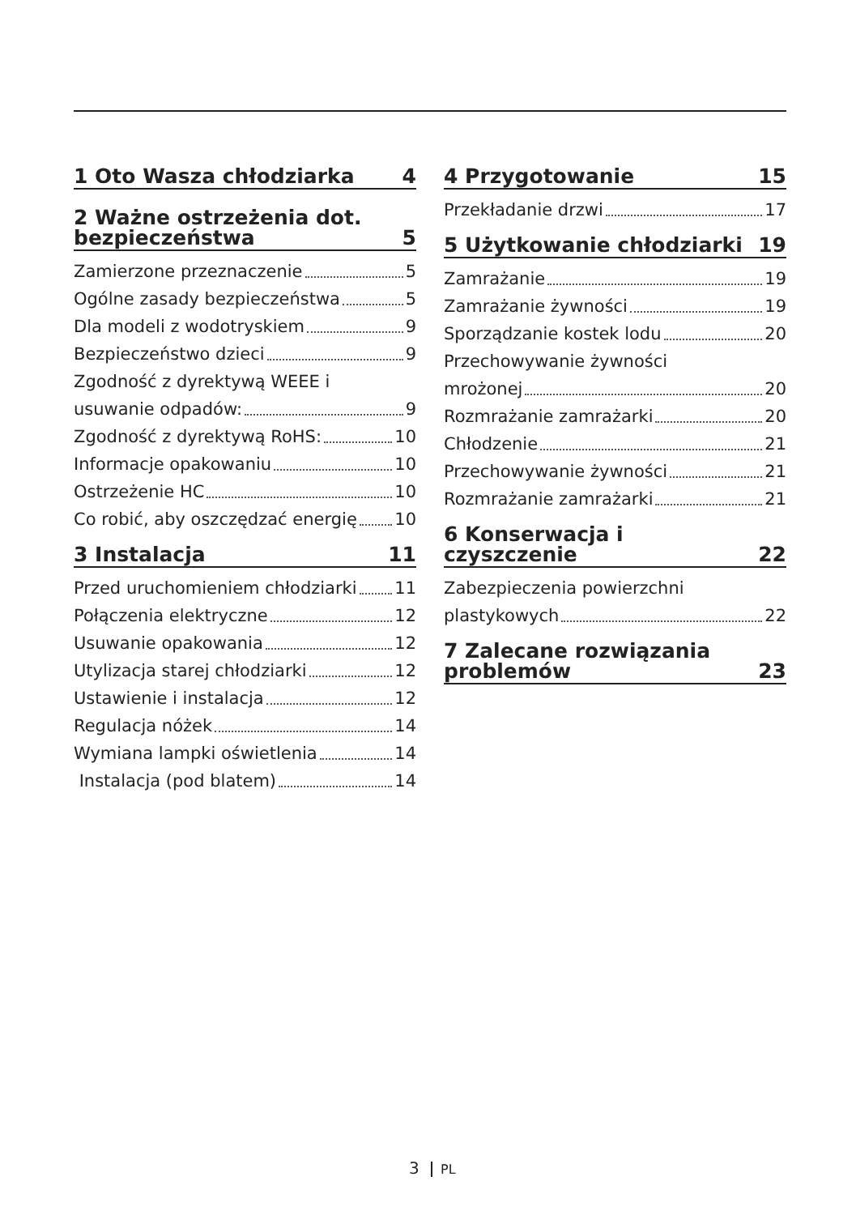1 Oto Wasza chłodziarka 4
2 Ważne ostrzeżenia dot.
bezpieczeństwa 5
Zamierzone przeznaczenie 5
Ogólne zasady bezpieczeństwa 5
Dla modeli z wodotryskiem 9
Bezpieczeństwo dzieci 9
Zgodność z dyrektywą WEEE i
usuwanie odpadów: 9
Zgodność z dyrektywą RoHS: 10
Informacje opakowaniu 10
Ostrzeżenie HC 10
Co robić, aby oszczędzać energię 10
3 Instalacja 11
Przed uruchomieniem chłodziarki 11
Połączenia elektryczne 12
Usuwanie opakowania 12
Utylizacja starej chłodziarki 12
Ustawienie i instalacja 12
Regulacja nóżek 14
Wymiana lampki oświetlenia 14
Instalacja (pod blatem) 14
4 Przygotowanie 15
Przekładanie drzwi 17
5 Użytkowanie chłodziarki 19
Zamrażanie 19
Zamrażanie żywności 19
Sporządzanie kostek lodu 20
Przechowywanie żywności
mrożonej 20
Rozmrażanie zamrażarki 20
Chłodzenie 21
Przechowywanie żywności 21
Rozmrażanie zamrażarki 21
6 Konserwacja i czyszczenie 22
Zabezpieczenia powierzchni
plastykowych 22
7 Zalecane rozwiązania
problemów 23
3 PL